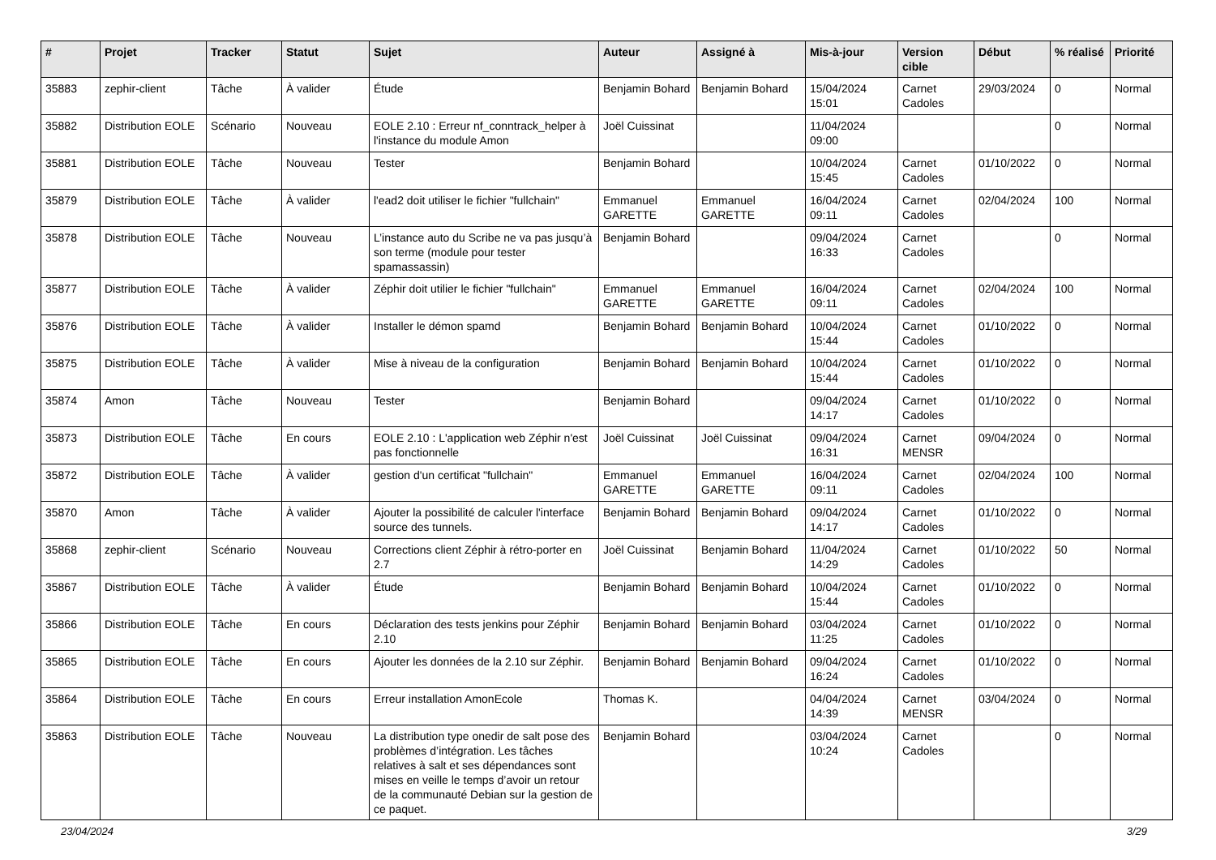| # | Projet | Tracker | Statut | Sujet | Auteur | Assigné à | Mis-à-jour | Version cible | Début | % réalisé | Priorité |
| --- | --- | --- | --- | --- | --- | --- | --- | --- | --- | --- | --- |
| 35883 | zephir-client | Tâche | À valider | Étude | Benjamin Bohard | Benjamin Bohard | 15/04/2024 15:01 | Carnet Cadoles | 29/03/2024 | 0 | Normal |
| 35882 | Distribution EOLE | Scénario | Nouveau | EOLE 2.10 : Erreur nf_conntrack_helper à l'instance du module Amon | Joël Cuissinat | | 11/04/2024 09:00 | | | 0 | Normal |
| 35881 | Distribution EOLE | Tâche | Nouveau | Tester | Benjamin Bohard | | 10/04/2024 15:45 | Carnet Cadoles | 01/10/2022 | 0 | Normal |
| 35879 | Distribution EOLE | Tâche | À valider | l'ead2 doit utiliser le fichier "fullchain" | Emmanuel GARETTE | Emmanuel GARETTE | 16/04/2024 09:11 | Carnet Cadoles | 02/04/2024 | 100 | Normal |
| 35878 | Distribution EOLE | Tâche | Nouveau | L’instance auto du Scribe ne va pas jusqu’à son terme (module pour tester spamassassin) | Benjamin Bohard | | 09/04/2024 16:33 | Carnet Cadoles | | 0 | Normal |
| 35877 | Distribution EOLE | Tâche | À valider | Zéphir doit utilier le fichier "fullchain" | Emmanuel GARETTE | Emmanuel GARETTE | 16/04/2024 09:11 | Carnet Cadoles | 02/04/2024 | 100 | Normal |
| 35876 | Distribution EOLE | Tâche | À valider | Installer le démon spamd | Benjamin Bohard | Benjamin Bohard | 10/04/2024 15:44 | Carnet Cadoles | 01/10/2022 | 0 | Normal |
| 35875 | Distribution EOLE | Tâche | À valider | Mise à niveau de la configuration | Benjamin Bohard | Benjamin Bohard | 10/04/2024 15:44 | Carnet Cadoles | 01/10/2022 | 0 | Normal |
| 35874 | Amon | Tâche | Nouveau | Tester | Benjamin Bohard | | 09/04/2024 14:17 | Carnet Cadoles | 01/10/2022 | 0 | Normal |
| 35873 | Distribution EOLE | Tâche | En cours | EOLE 2.10 : L'application web Zéphir n'est pas fonctionnelle | Joël Cuissinat | Joël Cuissinat | 09/04/2024 16:31 | Carnet MENSR | 09/04/2024 | 0 | Normal |
| 35872 | Distribution EOLE | Tâche | À valider | gestion d'un certificat "fullchain" | Emmanuel GARETTE | Emmanuel GARETTE | 16/04/2024 09:11 | Carnet Cadoles | 02/04/2024 | 100 | Normal |
| 35870 | Amon | Tâche | À valider | Ajouter la possibilité de calculer l'interface source des tunnels. | Benjamin Bohard | Benjamin Bohard | 09/04/2024 14:17 | Carnet Cadoles | 01/10/2022 | 0 | Normal |
| 35868 | zephir-client | Scénario | Nouveau | Corrections client Zéphir à rétro-porter en 2.7 | Joël Cuissinat | Benjamin Bohard | 11/04/2024 14:29 | Carnet Cadoles | 01/10/2022 | 50 | Normal |
| 35867 | Distribution EOLE | Tâche | À valider | Étude | Benjamin Bohard | Benjamin Bohard | 10/04/2024 15:44 | Carnet Cadoles | 01/10/2022 | 0 | Normal |
| 35866 | Distribution EOLE | Tâche | En cours | Déclaration des tests jenkins pour Zéphir 2.10 | Benjamin Bohard | Benjamin Bohard | 03/04/2024 11:25 | Carnet Cadoles | 01/10/2022 | 0 | Normal |
| 35865 | Distribution EOLE | Tâche | En cours | Ajouter les données de la 2.10 sur Zéphir. | Benjamin Bohard | Benjamin Bohard | 09/04/2024 16:24 | Carnet Cadoles | 01/10/2022 | 0 | Normal |
| 35864 | Distribution EOLE | Tâche | En cours | Erreur installation AmonEcole | Thomas K. | | 04/04/2024 14:39 | Carnet MENSR | 03/04/2024 | 0 | Normal |
| 35863 | Distribution EOLE | Tâche | Nouveau | La distribution type onedir de salt pose des problèmes d’intégration. Les tâches relatives à salt et ses dépendances sont mises en veille le temps d’avoir un retour de la communauté Debian sur la gestion de ce paquet. | Benjamin Bohard | | 03/04/2024 10:24 | Carnet Cadoles | | 0 | Normal |
23/04/2024 3/29